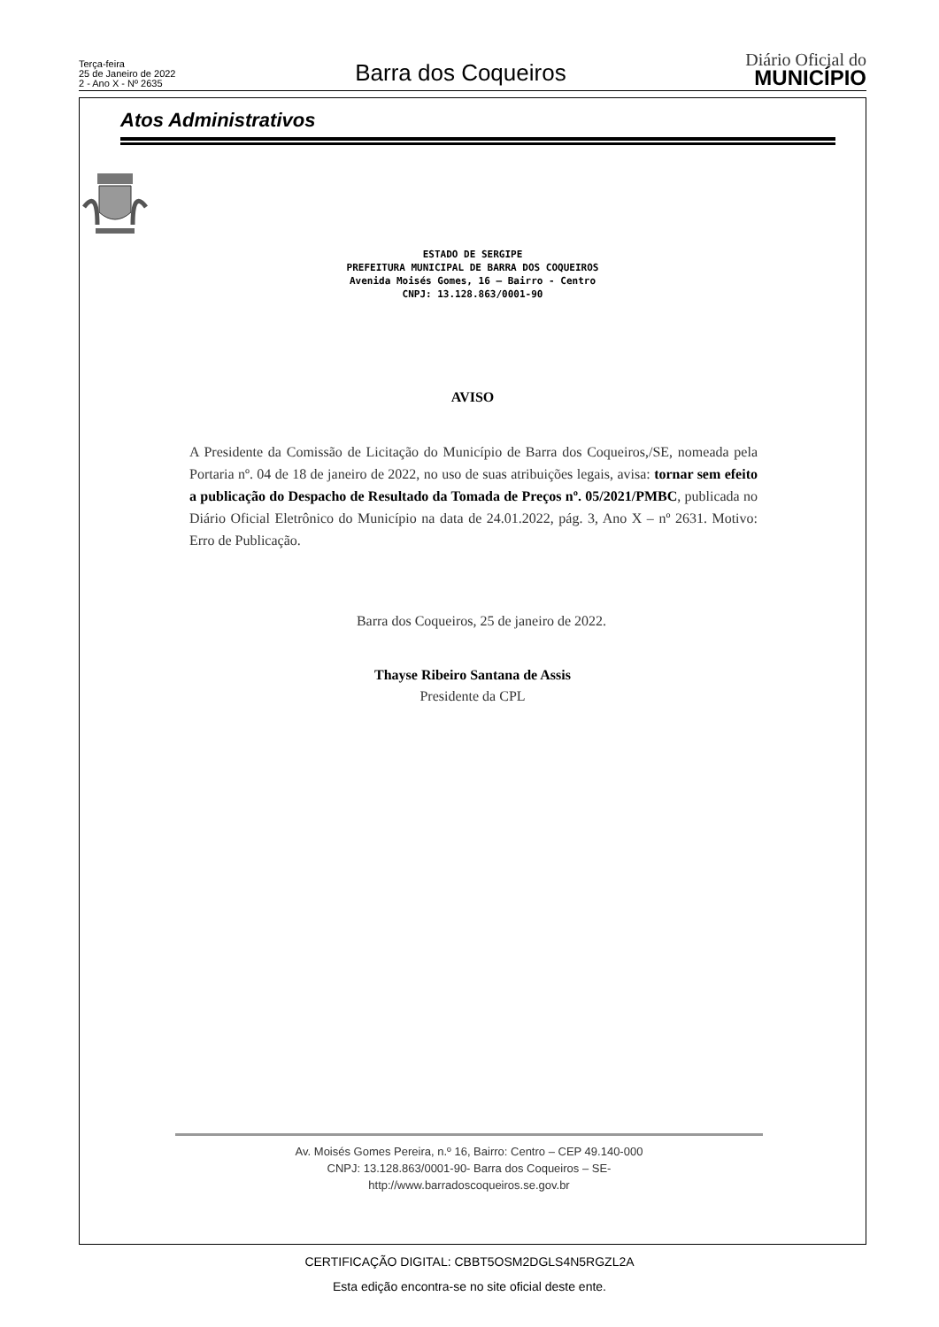Terça-feira
25 de Janeiro de 2022
2 - Ano X - Nº 2635
Barra dos Coqueiros
Diário Oficial do
MUNICÍPIO
Atos Administrativos
ESTADO DE SERGIPE
PREFEITURA MUNICIPAL DE BARRA DOS COQUEIROS
Avenida Moisés Gomes, 16 – Bairro - Centro
CNPJ: 13.128.863/0001-90
AVISO
A Presidente da Comissão de Licitação do Município de Barra dos Coqueiros,/SE, nomeada pela Portaria nº. 04 de 18 de janeiro de 2022, no uso de suas atribuições legais, avisa: tornar sem efeito a publicação do Despacho de Resultado da Tomada de Preços nº. 05/2021/PMBC, publicada no Diário Oficial Eletrônico do Município na data de 24.01.2022, pág. 3, Ano X – nº 2631. Motivo: Erro de Publicação.
Barra dos Coqueiros, 25 de janeiro de 2022.
Thayse Ribeiro Santana de Assis
Presidente da CPL
Av. Moisés Gomes Pereira, n.º 16, Bairro: Centro – CEP 49.140-000
CNPJ: 13.128.863/0001-90- Barra dos Coqueiros – SE-
http://www.barradoscoqueiros.se.gov.br
CERTIFICAÇÃO DIGITAL: CBBT5OSM2DGLS4N5RGZL2A
Esta edição encontra-se no site oficial deste ente.